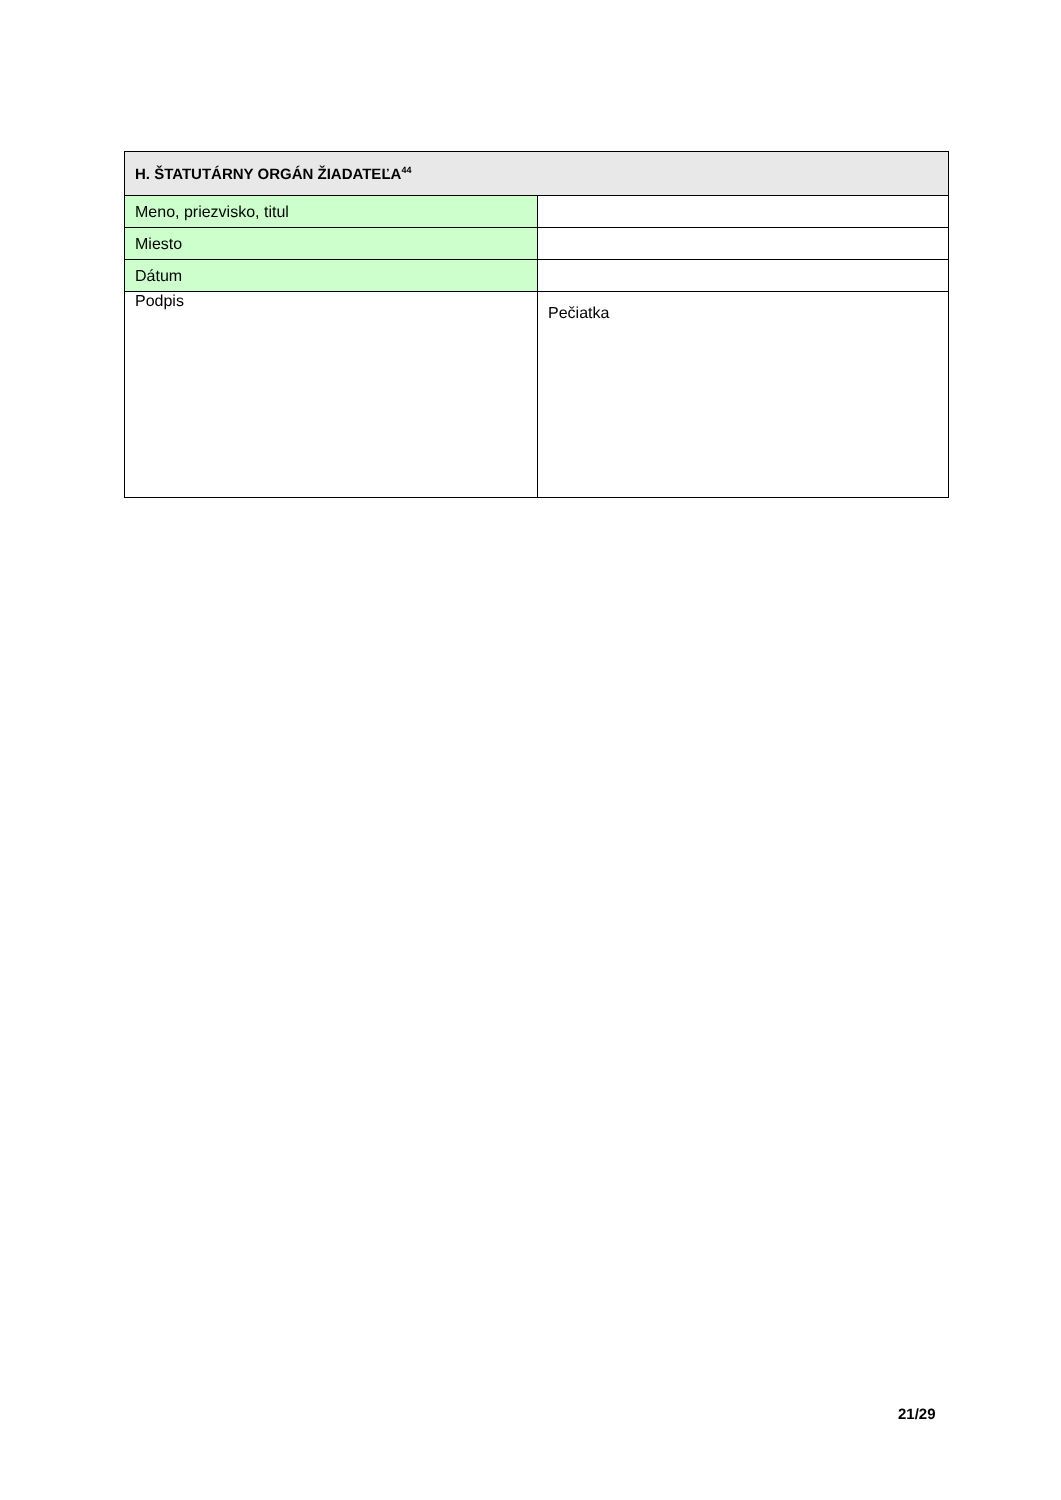| H. ŠTATUTÁRNY ORGÁN ŽIADATEĽA<sup>44</sup> | |
| --- | --- |
| Meno, priezvisko, titul | |
| Miesto | |
| Dátum | |
| Podpis | Pečiatka |
21/29